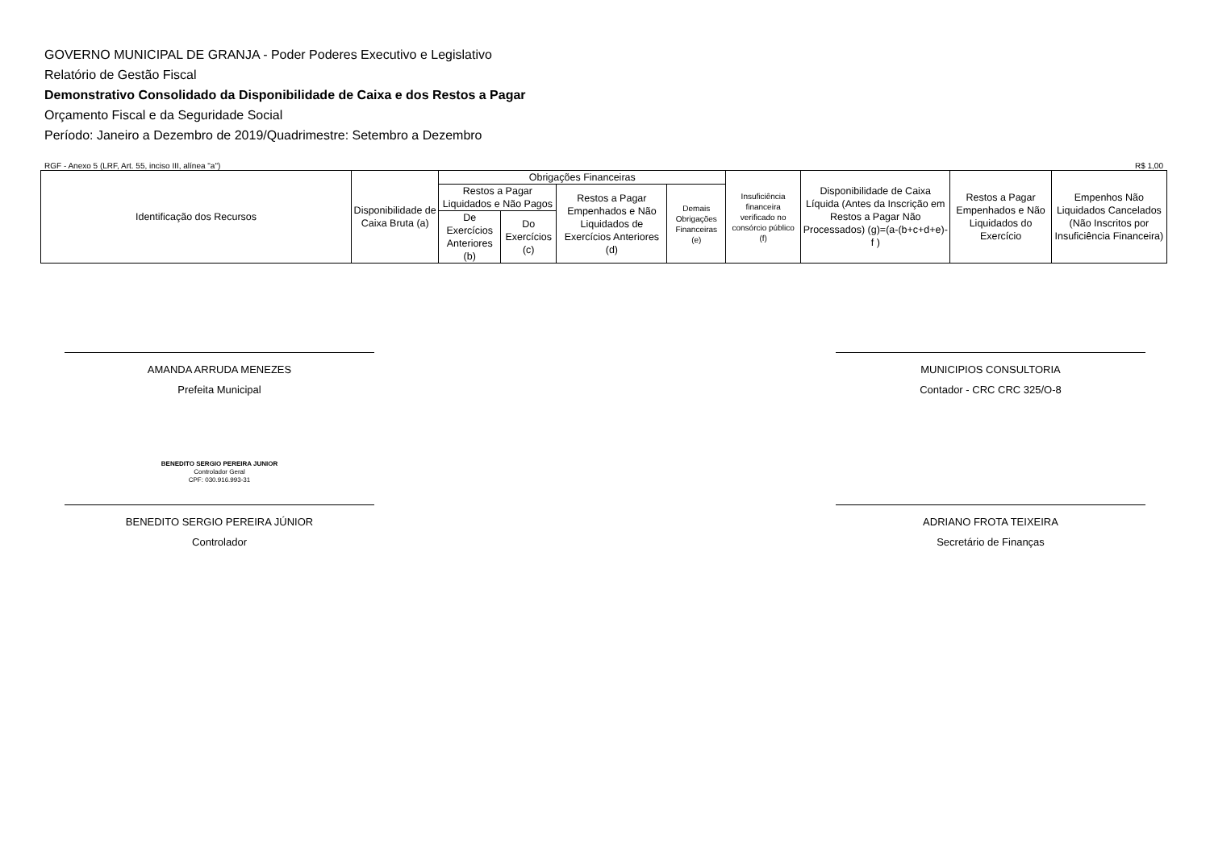GOVERNO MUNICIPAL DE GRANJA - Poder Poderes Executivo e Legislativo
Relatório de Gestão Fiscal
Demonstrativo Consolidado da Disponibilidade de Caixa e dos Restos a Pagar
Orçamento Fiscal e da Seguridade Social
Período: Janeiro a Dezembro de 2019/Quadrimestre: Setembro a Dezembro
RGF - Anexo 5 (LRF, Art. 55, inciso III, alínea "a") R$ 1,00
| Identificação dos Recursos | Disponibilidade de Caixa Bruta (a) | Obrigações Financeiras | | | | Insuficiência financeira verificado no consórcio público (f) | Disponibilidade de Caixa Líquida (Antes da Inscrição em Restos a Pagar Não Processados) (g)=(a-(b+c+d+e)-f ) | Restos a Pagar Empenhados e Não Liquidados do Exercício | Empenhos Não Liquidados Cancelados (Não Inscritos por Insuficiência Financeira) |
| --- | --- | --- | --- | --- | --- | --- | --- | --- | --- |
| | | Restos a Pagar Liquidados e Não Pagos | | Restos a Pagar Empenhados e Não Liquidados de Exercícios Anteriores (d) | Demais Obrigações Financeiras (e) | | | | |
| | | De Exercícios Anteriores (b) | Do Exercícios (c) | | | | | | |
AMANDA ARRUDA MENEZES
Prefeita Municipal
MUNICIPIOS CONSULTORIA
Contador - CRC CRC 325/O-8
BENEDITO SERGIO PEREIRA JUNIOR
Controlador Geral
CPF: 030.916.993-31
BENEDITO SERGIO PEREIRA JÚNIOR
Controlador
ADRIANO FROTA TEIXEIRA
Secretário de Finanças